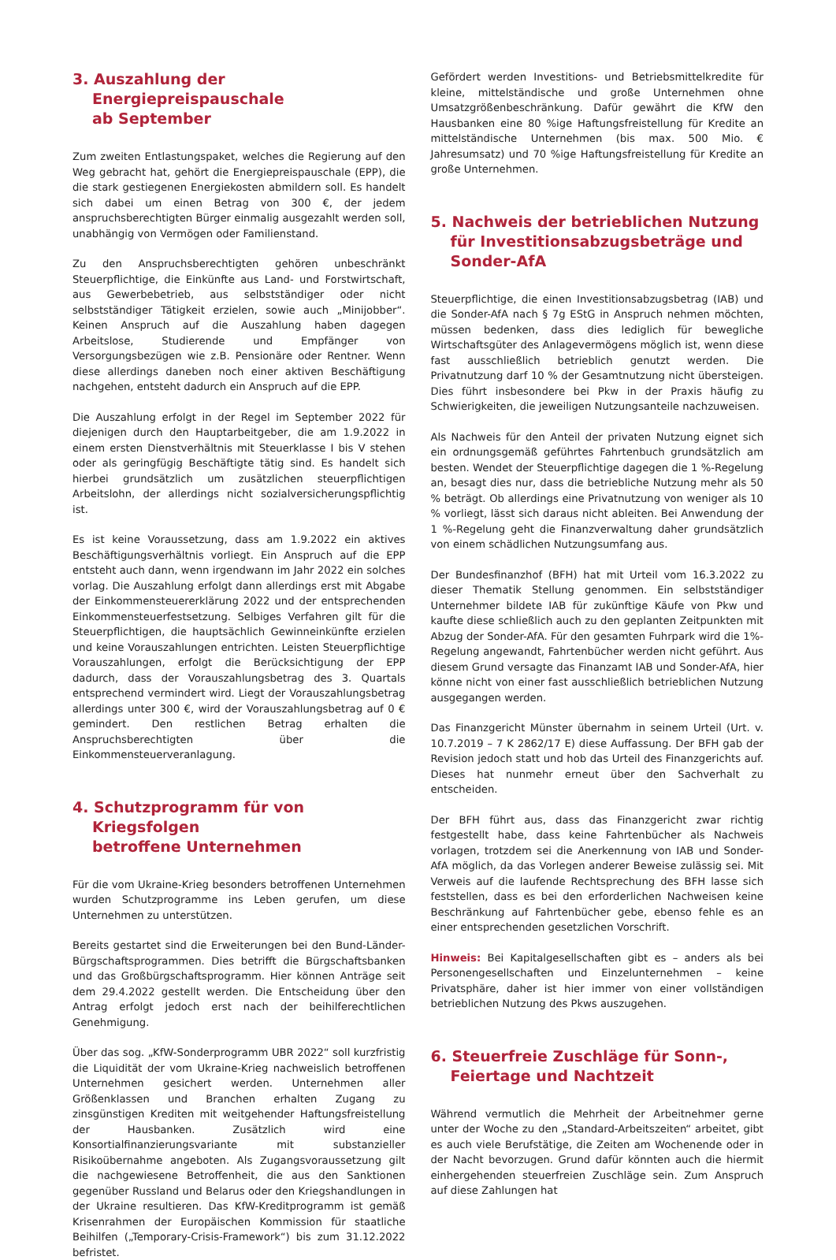3. Auszahlung der Energiepreispauschale
ab September
Zum zweiten Entlastungspaket, welches die Regierung auf den Weg gebracht hat, gehört die Energiepreispauschale (EPP), die die stark gestiegenen Energiekosten abmildern soll. Es handelt sich dabei um einen Betrag von 300 €, der jedem anspruchsberechtigten Bürger einmalig ausgezahlt werden soll, unabhängig von Vermögen oder Familienstand.
Zu den Anspruchsberechtigten gehören unbeschränkt Steuerpflichtige, die Einkünfte aus Land- und Forstwirtschaft, aus Gewerbebetrieb, aus selbstständiger oder nicht selbstständiger Tätigkeit erzielen, sowie auch „Minijobber“. Keinen Anspruch auf die Auszahlung haben dagegen Arbeitslose, Studierende und Empfänger von Versorgungsbezügen wie z.B. Pensionäre oder Rentner. Wenn diese allerdings daneben noch einer aktiven Beschäftigung nachgehen, entsteht dadurch ein Anspruch auf die EPP.
Die Auszahlung erfolgt in der Regel im September 2022 für diejenigen durch den Hauptarbeitgeber, die am 1.9.2022 in einem ersten Dienstverhältnis mit Steuerklasse I bis V stehen oder als geringfügig Beschäftigte tätig sind. Es handelt sich hierbei grundsätzlich um zusätzlichen steuerpflichtigen Arbeitslohn, der allerdings nicht sozialversicherungspflichtig ist.
Es ist keine Voraussetzung, dass am 1.9.2022 ein aktives Beschäftigungsverhältnis vorliegt. Ein Anspruch auf die EPP entsteht auch dann, wenn irgendwann im Jahr 2022 ein solches vorlag. Die Auszahlung erfolgt dann allerdings erst mit Abgabe der Einkommensteuererklärung 2022 und der entsprechenden Einkommensteuerfestsetzung. Selbiges Verfahren gilt für die Steuerpflichtigen, die hauptsächlich Gewinneinkünfte erzielen und keine Vorauszahlungen entrichten. Leisten Steuerpflichtige Vorauszahlungen, erfolgt die Berücksichtigung der EPP dadurch, dass der Vorauszahlungsbetrag des 3. Quartals entsprechend vermindert wird. Liegt der Vorauszahlungsbetrag allerdings unter 300 €, wird der Vorauszahlungsbetrag auf 0 € gemindert. Den restlichen Betrag erhalten die Anspruchsberechtigten über die Einkommensteuerveranlagung.
4. Schutzprogramm für von Kriegsfolgen
betroffene Unternehmen
Für die vom Ukraine-Krieg besonders betroffenen Unternehmen wurden Schutzprogramme ins Leben gerufen, um diese Unternehmen zu unterstützen.
Bereits gestartet sind die Erweiterungen bei den Bund-Länder-Bürgschaftsprogrammen. Dies betrifft die Bürgschaftsbanken und das Großbürgschaftsprogramm. Hier können Anträge seit dem 29.4.2022 gestellt werden. Die Entscheidung über den Antrag erfolgt jedoch erst nach der beihilferechtlichen Genehmigung.
Über das sog. „KfW-Sonderprogramm UBR 2022“ soll kurzfristig die Liquidität der vom Ukraine-Krieg nachweislich betroffenen Unternehmen gesichert werden. Unternehmen aller Größenklassen und Branchen erhalten Zugang zu zinsgünstigen Krediten mit weitgehender Haftungsfreistellung der Hausbanken. Zusätzlich wird eine Konsortialfinanzierungsvariante mit substanzieller Risikoübernahme angeboten. Als Zugangsvoraussetzung gilt die nachgewiesene Betroffenheit, die aus den Sanktionen gegenüber Russland und Belarus oder den Kriegshandlungen in der Ukraine resultieren. Das KfW-Kreditprogramm ist gemäß Krisenrahmen der Europäischen Kommission für staatliche Beihilfen („Temporary-Crisis-Framework“) bis zum 31.12.2022 befristet.
Gefördert werden Investitions- und Betriebsmittelkredite für kleine, mittelständische und große Unternehmen ohne Umsatzgrößenbeschränkung. Dafür gewährt die KfW den Hausbanken eine 80 %ige Haftungsfreistellung für Kredite an mittelständische Unternehmen (bis max. 500 Mio. € Jahresumsatz) und 70 %ige Haftungsfreistellung für Kredite an große Unternehmen.
5. Nachweis der betrieblichen Nutzung für Investitionsabzugsbeträge und Sonder-AfA
Steuerpflichtige, die einen Investitionsabzugsbetrag (IAB) und die Sonder-AfA nach § 7g EStG in Anspruch nehmen möchten, müssen bedenken, dass dies lediglich für bewegliche Wirtschaftsgüter des Anlagevermögens möglich ist, wenn diese fast ausschließlich betrieblich genutzt werden. Die Privatnutzung darf 10 % der Gesamtnutzung nicht übersteigen. Dies führt insbesondere bei Pkw in der Praxis häufig zu Schwierigkeiten, die jeweiligen Nutzungsanteile nachzuweisen.
Als Nachweis für den Anteil der privaten Nutzung eignet sich ein ordnungsgemäß geführtes Fahrtenbuch grundsätzlich am besten. Wendet der Steuerpflichtige dagegen die 1 %-Regelung an, besagt dies nur, dass die betriebliche Nutzung mehr als 50 % beträgt. Ob allerdings eine Privatnutzung von weniger als 10 % vorliegt, lässt sich daraus nicht ableiten. Bei Anwendung der 1 %-Regelung geht die Finanzverwaltung daher grundsätzlich von einem schädlichen Nutzungsumfang aus.
Der Bundesfinanzhof (BFH) hat mit Urteil vom 16.3.2022 zu dieser Thematik Stellung genommen. Ein selbstständiger Unternehmer bildete IAB für zukünftige Käufe von Pkw und kaufte diese schließlich auch zu den geplanten Zeitpunkten mit Abzug der Sonder-AfA. Für den gesamten Fuhrpark wird die 1%-Regelung angewandt, Fahrtenbücher werden nicht geführt. Aus diesem Grund versagte das Finanzamt IAB und Sonder-AfA, hier könne nicht von einer fast ausschließlich betrieblichen Nutzung ausgegangen werden.
Das Finanzgericht Münster übernahm in seinem Urteil (Urt. v. 10.7.2019 – 7 K 2862/17 E) diese Auffassung. Der BFH gab der Revision jedoch statt und hob das Urteil des Finanzgerichts auf. Dieses hat nunmehr erneut über den Sachverhalt zu entscheiden.
Der BFH führt aus, dass das Finanzgericht zwar richtig festgestellt habe, dass keine Fahrtenbücher als Nachweis vorlagen, trotzdem sei die Anerkennung von IAB und Sonder-AfA möglich, da das Vorlegen anderer Beweise zulässig sei. Mit Verweis auf die laufende Rechtsprechung des BFH lasse sich feststellen, dass es bei den erforderlichen Nachweisen keine Beschränkung auf Fahrtenbücher gebe, ebenso fehle es an einer entsprechenden gesetzlichen Vorschrift.
Hinweis: Bei Kapitalgesellschaften gibt es – anders als bei Personengesellschaften und Einzelunternehmen – keine Privatsphäre, daher ist hier immer von einer vollständigen betrieblichen Nutzung des Pkws auszugehen.
6. Steuerfreie Zuschläge für Sonn-,
Feiertage und Nachtzeit
Während vermutlich die Mehrheit der Arbeitnehmer gerne unter der Woche zu den „Standard-Arbeitszeiten“ arbeitet, gibt es auch viele Berufstätige, die Zeiten am Wochenende oder in der Nacht bevorzugen. Grund dafür könnten auch die hiermit einhergehenden steuerfreien Zuschläge sein. Zum Anspruch auf diese Zahlungen hat